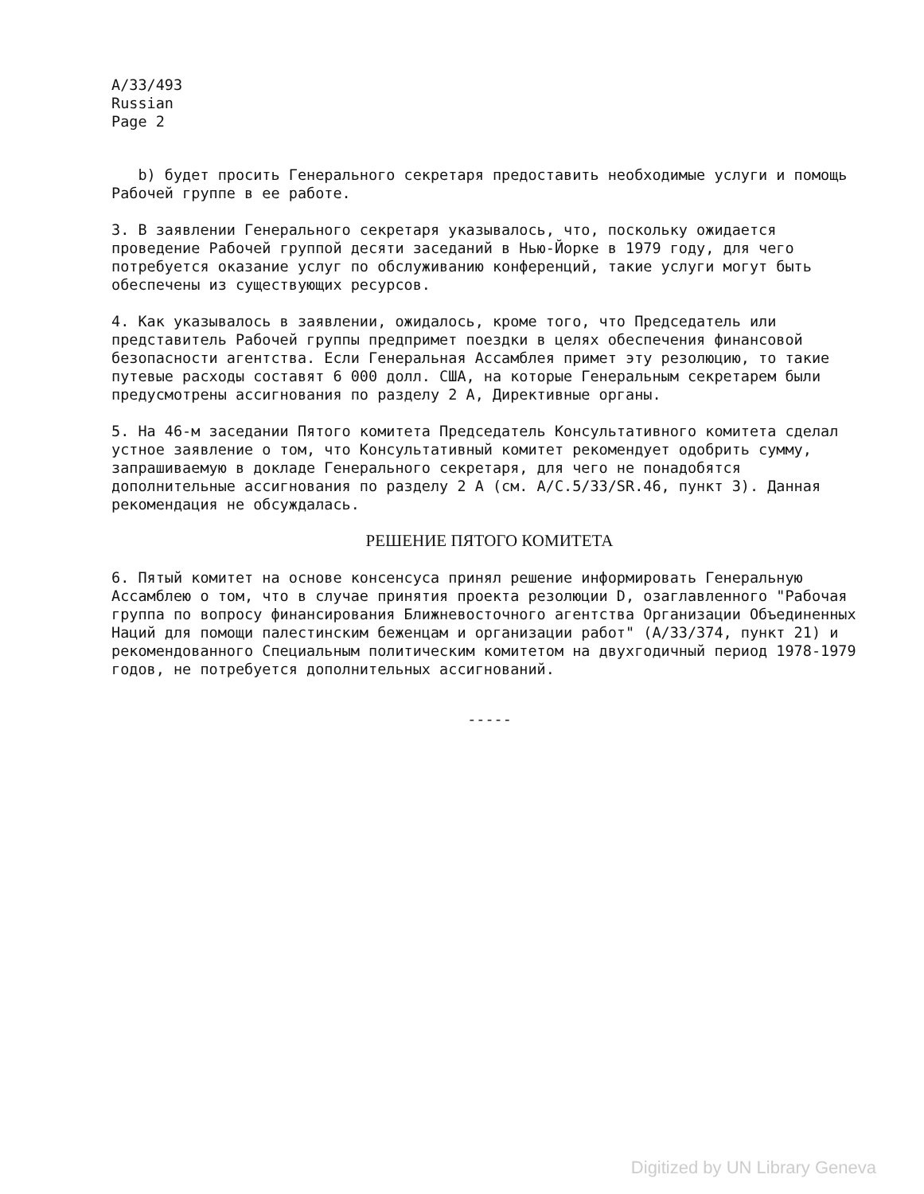A/33/493
Russian
Page 2
b) будет просить Генерального секретаря предоставить необходимые услуги и помощь Рабочей группе в ее работе.
3. В заявлении Генерального секретаря указывалось, что, поскольку ожидается проведение Рабочей группой десяти заседаний в Нью-Йорке в 1979 году, для чего потребуется оказание услуг по обслуживанию конференций, такие услуги могут быть обеспечены из существующих ресурсов.
4. Как указывалось в заявлении, ожидалось, кроме того, что Председатель или представитель Рабочей группы предпримет поездки в целях обеспечения финансовой безопасности агентства. Если Генеральная Ассамблея примет эту резолюцию, то такие путевые расходы составят 6 000 долл. США, на которые Генеральным секретарем были предусмотрены ассигнования по разделу 2 А, Директивные органы.
5. На 46-м заседании Пятого комитета Председатель Консультативного комитета сделал устное заявление о том, что Консультативный комитет рекомендует одобрить сумму, запрашиваемую в докладе Генерального секретаря, для чего не понадобятся дополнительные ассигнования по разделу 2 А (см. A/C.5/33/SR.46, пункт 3). Данная рекомендация не обсуждалась.
РЕШЕНИЕ ПЯТОГО КОМИТЕТА
6. Пятый комитет на основе консенсуса принял решение информировать Генеральную Ассамблею о том, что в случае принятия проекта резолюции D, озаглавленного "Рабочая группа по вопросу финансирования Ближневосточного агентства Организации Объединенных Наций для помощи палестинским беженцам и организации работ" (A/33/374, пункт 21) и рекомендованного Специальным политическим комитетом на двухгодичный период 1978-1979 годов, не потребуется дополнительных ассигнований.
-----
Digitized by UN Library Geneva